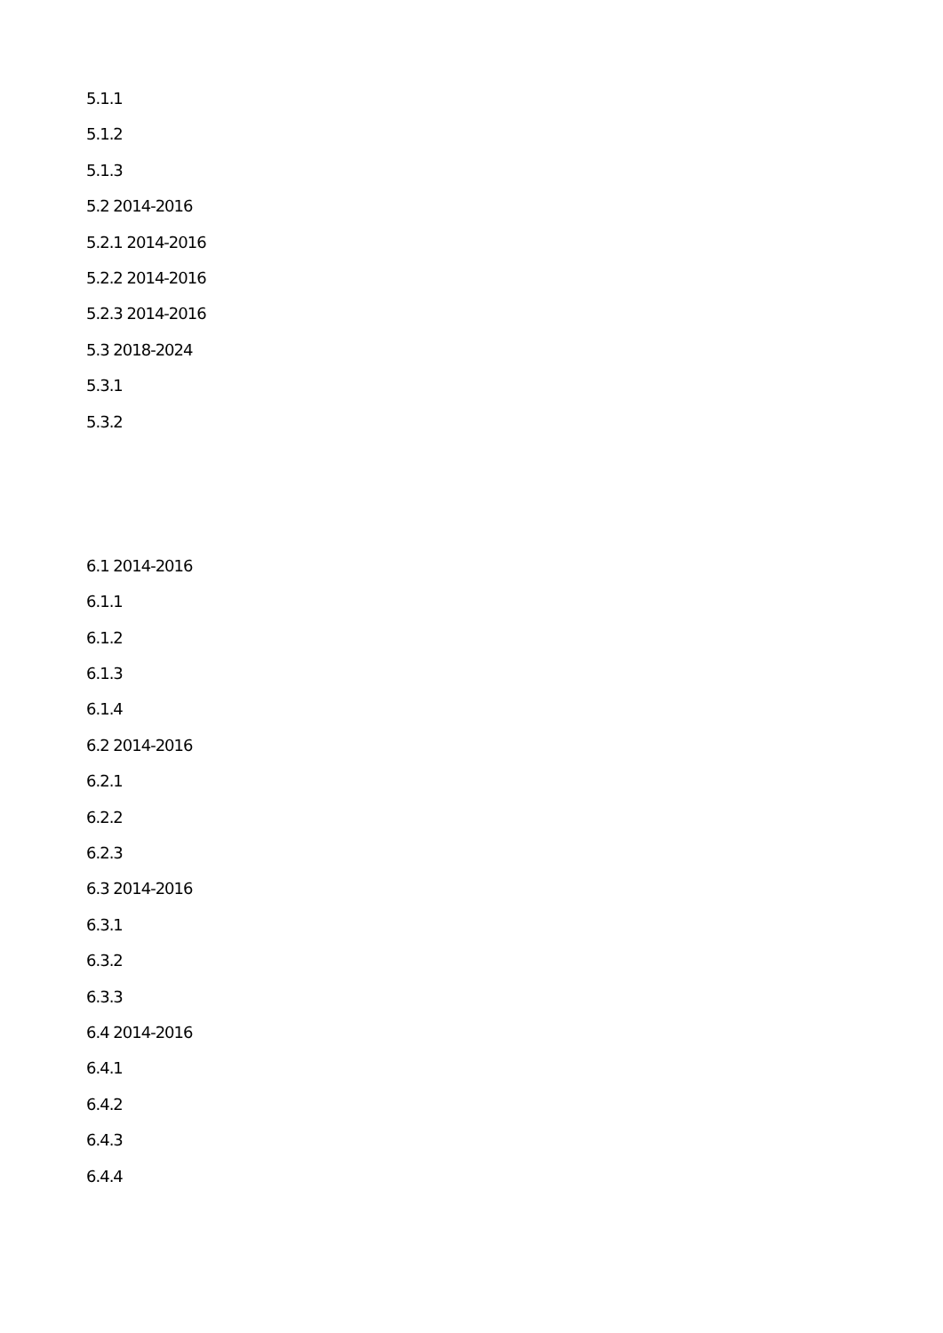5.1.1
5.1.2
5.1.3
5.2 2014-2016
5.2.1 2014-2016
5.2.2 2014-2016
5.2.3 2014-2016
5.3 2018-2024
5.3.1
5.3.2
6.1 2014-2016
6.1.1
6.1.2
6.1.3
6.1.4
6.2 2014-2016
6.2.1
6.2.2
6.2.3
6.3 2014-2016
6.3.1
6.3.2
6.3.3
6.4 2014-2016
6.4.1
6.4.2
6.4.3
6.4.4